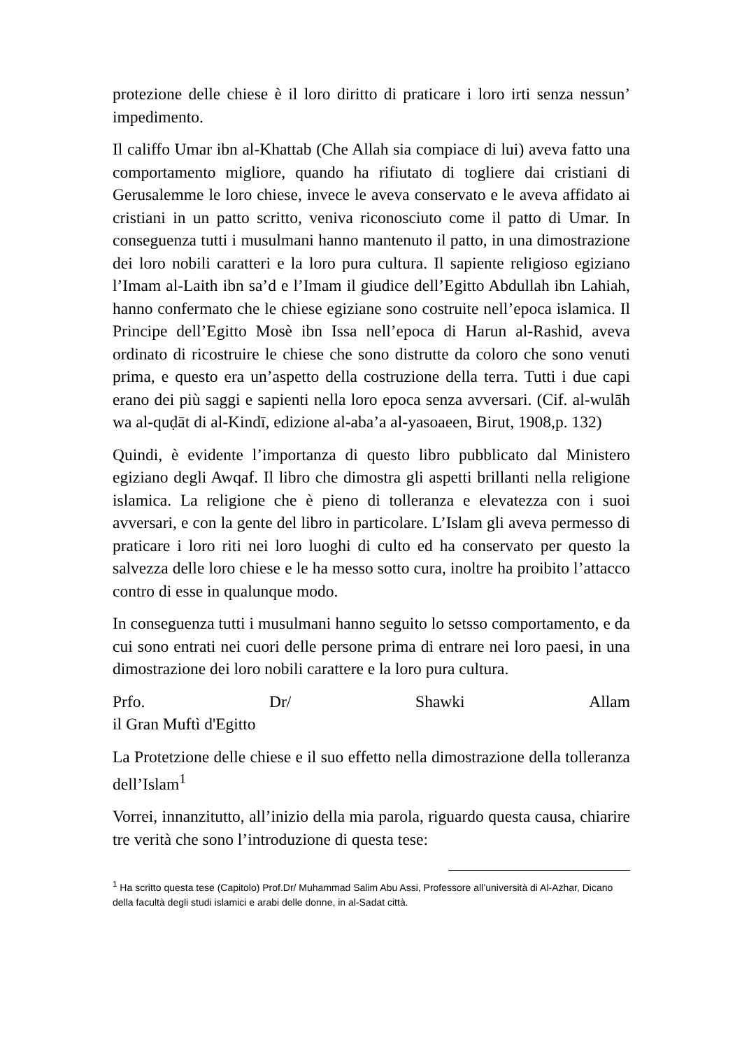protezione delle chiese è il loro diritto di praticare i loro irti senza nessun’ impedimento.
Il califfo Umar ibn al-Khattab (Che Allah sia compiace di lui) aveva fatto una comportamento migliore, quando ha rifiutato di togliere dai cristiani di Gerusalemme le loro chiese, invece le aveva conservato e le aveva affidato ai cristiani in un patto scritto, veniva riconosciuto come il patto di Umar. In conseguenza tutti i musulmani hanno mantenuto il patto, in una dimostrazione dei loro nobili caratteri e la loro pura cultura. Il sapiente religioso egiziano l’Imam al-Laith ibn sa’d e l’Imam il giudice dell’Egitto Abdullah ibn Lahiah, hanno confermato che le chiese egiziane sono costruite nell’epoca islamica. Il Principe dell’Egitto Mosè ibn Issa nell’epoca di Harun al-Rashid, aveva ordinato di ricostruire le chiese che sono distrutte da coloro che sono venuti prima, e questo era un’aspetto della costruzione della terra. Tutti i due capi erano dei più saggi e sapienti nella loro epoca senza avversari. (Cif. al-wulāh wa al-quḍāt di al-Kindī, edizione al-aba’a al-yasoaeen, Birut, 1908,p. 132)
Quindi, è evidente l’importanza di questo libro pubblicato dal Ministero egiziano degli Awqaf. Il libro che dimostra gli aspetti brillanti nella religione islamica. La religione che è pieno di tolleranza e elevatezza con i suoi avversari, e con la gente del libro in particolare. L’Islam gli aveva permesso di praticare i loro riti nei loro luoghi di culto ed ha conservato per questo la salvezza delle loro chiese e le ha messo sotto cura, inoltre ha proibito l’attacco contro di esse in qualunque modo.
In conseguenza tutti i musulmani hanno seguito lo setsso comportamento, e da cui sono entrati nei cuori delle persone prima di entrare nei loro paesi, in una dimostrazione dei loro nobili carattere e la loro pura cultura.
Prfo. Dr/ Shawki Allam
il Gran Muftì d'Egitto
La Protetzione delle chiese e il suo effetto nella dimostrazione della tolleranza dell’Islam<sup>1</sup>
Vorrei, innanzitutto, all’inizio della mia parola, riguardo questa causa, chiarire tre verità che sono l’introduzione di questa tese:
<sup>1</sup> Ha scritto questa tese (Capitolo) Prof.Dr/ Muhammad Salim Abu Assi, Professore all’università di Al-Azhar, Dicano della facultà degli studi islamici e arabi delle donne, in al-Sadat città.